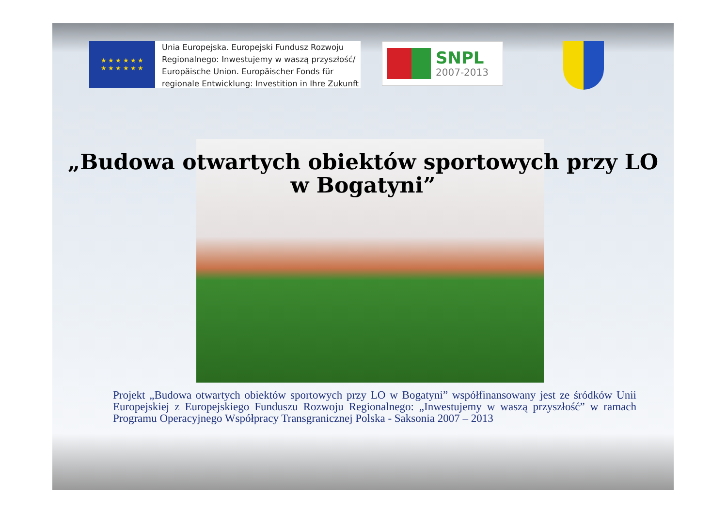★ ★ ★ ★ ★ ★
★ ★ ★ ★ ★ ★
Unia Europejska. Europejski Fundusz Rozwoju
Regionalnego: Inwestujemy w waszą przyszłość/
Europäische Union. Europäischer Fonds für
regionale Entwicklung: Investition in Ihre Zukunft
SNPL
2007-2013
„Budowa otwartych obiektów sportowych przy LO
w Bogatyni”
Projekt „Budowa otwartych obiektów sportowych przy LO w Bogatyni” współfinansowany jest ze śródków Unii Europejskiej z Europejskiego Funduszu Rozwoju Regionalnego: „Inwestujemy w waszą przyszłość” w ramach Programu Operacyjnego Współpracy Transgranicznej Polska - Saksonia 2007 – 2013